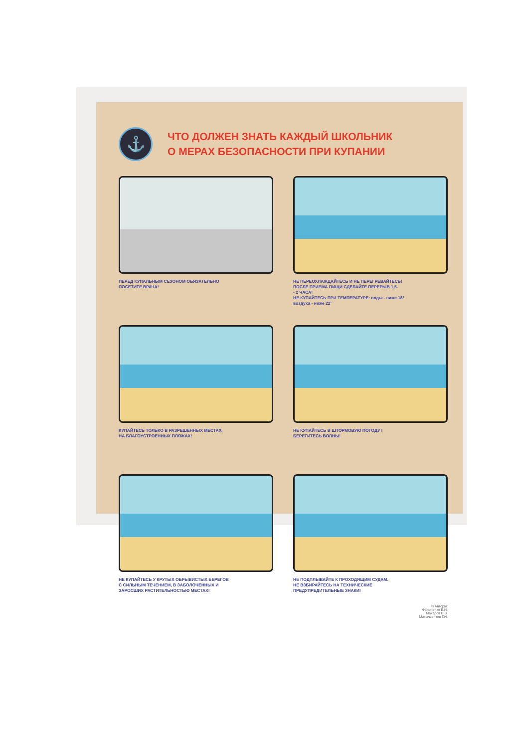⚓
ЧТО ДОЛЖЕН ЗНАТЬ КАЖДЫЙ ШКОЛЬНИК
О МЕРАХ БЕЗОПАСНОСТИ ПРИ КУПАНИИ
ПЕРЕД КУПАЛЬНЫМ СЕЗОНОМ ОБЯЗАТЕЛЬНО
ПОСЕТИТЕ ВРАЧА!
НЕ ПЕРЕОХЛАЖДАЙТЕСЬ И НЕ ПЕРЕГРЕВАЙТЕСЬ!
ПОСЛЕ ПРИЕМА ПИЩИ СДЕЛАЙТЕ ПЕРЕРЫВ 1,5-
- 2 ЧАСА!
НЕ КУПАЙТЕСЬ ПРИ ТЕМПЕРАТУРЕ: воды - ниже 18°
воздуха - ниже 22°
КУПАЙТЕСЬ ТОЛЬКО В РАЗРЕШЕННЫХ МЕСТАХ,
НА БЛАГОУСТРОЕННЫХ ПЛЯЖАХ!
НЕ КУПАЙТЕСЬ В ШТОРМОВУЮ ПОГОДУ !
БЕРЕГИТЕСЬ ВОЛНЫ!
НЕ КУПАЙТЕСЬ У КРУТЫХ ОБРЫВИСТЫХ БЕРЕГОВ
С СИЛЬНЫМ ТЕЧЕНИЕМ, В ЗАБОЛОЧЕННЫХ И
ЗАРОСШИХ РАСТИТЕЛЬНОСТЬЮ МЕСТАХ!
НЕ ПОДПЛЫВАЙТЕ К ПРОХОДЯЩИМ СУДАМ.
НЕ ВЗБИРАЙТЕСЬ НА ТЕХНИЧЕСКИЕ
ПРЕДУПРЕДИТЕЛЬНЫЕ ЗНАКИ!
© Авторы:
Филоненко Е.Н.
Макаров В.В.
Максименков Г.И.